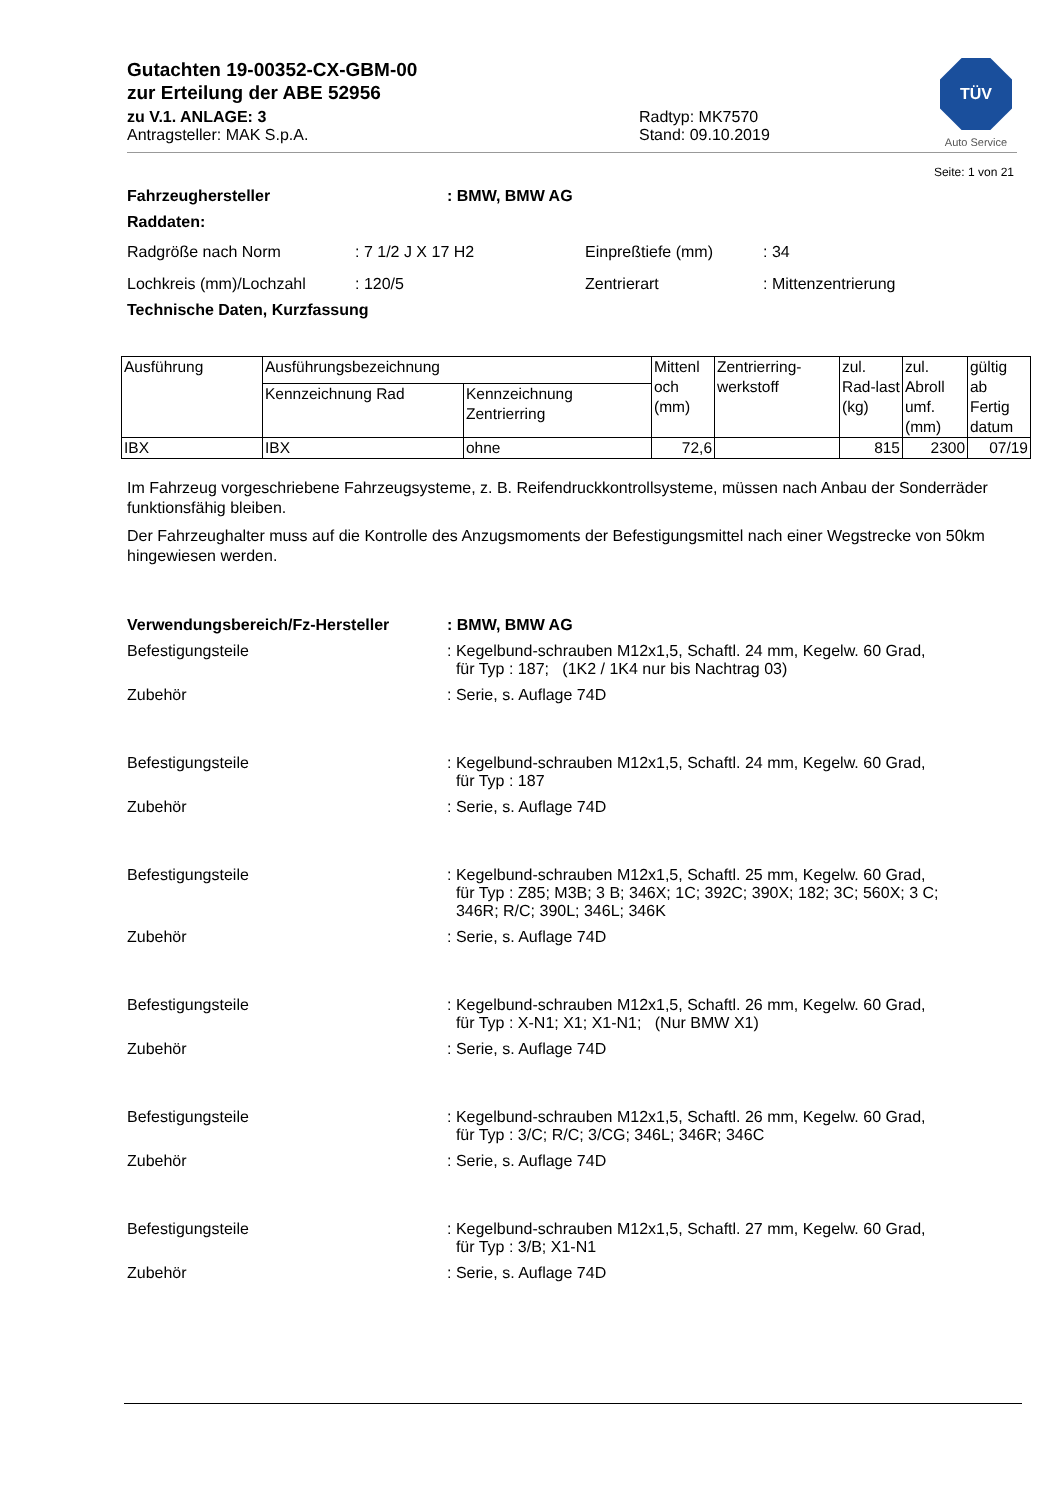TÜV
Auto Service
Gutachten 19-00352-CX-GBM-00
zur Erteilung der ABE 52956
zu V.1. ANLAGE: 3
Antragsteller: MAK S.p.A.
Radtyp: MK7570
Stand: 09.10.2019
Seite: 1 von 21
Fahrzeughersteller: BMW, BMW AG
Raddaten:
Radgröße nach Norm: 7 1/2 J X 17 H2 Einpreßtiefe (mm): 34
Lochkreis (mm)/Lochzahl: 120/5 Zentrierart: Mittenzentrierung
Technische Daten, Kurzfassung
| Ausführung | Ausführungsbezeichnung | | Mittenl och (mm) | Zentrierring-werkstoff | zul. Rad-last (kg) | zul. Abroll umf. (mm) | gültig ab Fertig datum |
| --- | --- | --- | --- | --- | --- | --- | --- |
| | Kennzeichnung Rad | Kennzeichnung Zentrierring | | | | | |
| IBX | IBX | ohne | 72,6 | | 815 | 2300 | 07/19 |
Im Fahrzeug vorgeschriebene Fahrzeugsysteme, z. B. Reifendruckkontrollsysteme, müssen nach Anbau der Sonderräder funktionsfähig bleiben.
Der Fahrzeughalter muss auf die Kontrolle des Anzugsmoments der Befestigungsmittel nach einer Wegstrecke von 50km hingewiesen werden.
Verwendungsbereich/Fz-Hersteller: BMW, BMW AG
Befestigungsteile: Kegelbund-schrauben M12x1,5, Schaftl. 24 mm, Kegelw. 60 Grad,
für Typ : 187; (1K2 / 1K4 nur bis Nachtrag 03)
Zubehör: Serie, s. Auflage 74D
Befestigungsteile: Kegelbund-schrauben M12x1,5, Schaftl. 24 mm, Kegelw. 60 Grad,
für Typ : 187
Zubehör: Serie, s. Auflage 74D
Befestigungsteile: Kegelbund-schrauben M12x1,5, Schaftl. 25 mm, Kegelw. 60 Grad,
für Typ : Z85; M3B; 3 B; 346X; 1C; 392C; 390X; 182; 3C; 560X; 3 C;
346R; R/C; 390L; 346L; 346K
Zubehör: Serie, s. Auflage 74D
Befestigungsteile: Kegelbund-schrauben M12x1,5, Schaftl. 26 mm, Kegelw. 60 Grad,
für Typ : X-N1; X1; X1-N1; (Nur BMW X1)
Zubehör: Serie, s. Auflage 74D
Befestigungsteile: Kegelbund-schrauben M12x1,5, Schaftl. 26 mm, Kegelw. 60 Grad,
für Typ : 3/C; R/C; 3/CG; 346L; 346R; 346C
Zubehör: Serie, s. Auflage 74D
Befestigungsteile: Kegelbund-schrauben M12x1,5, Schaftl. 27 mm, Kegelw. 60 Grad,
für Typ : 3/B; X1-N1
Zubehör: Serie, s. Auflage 74D